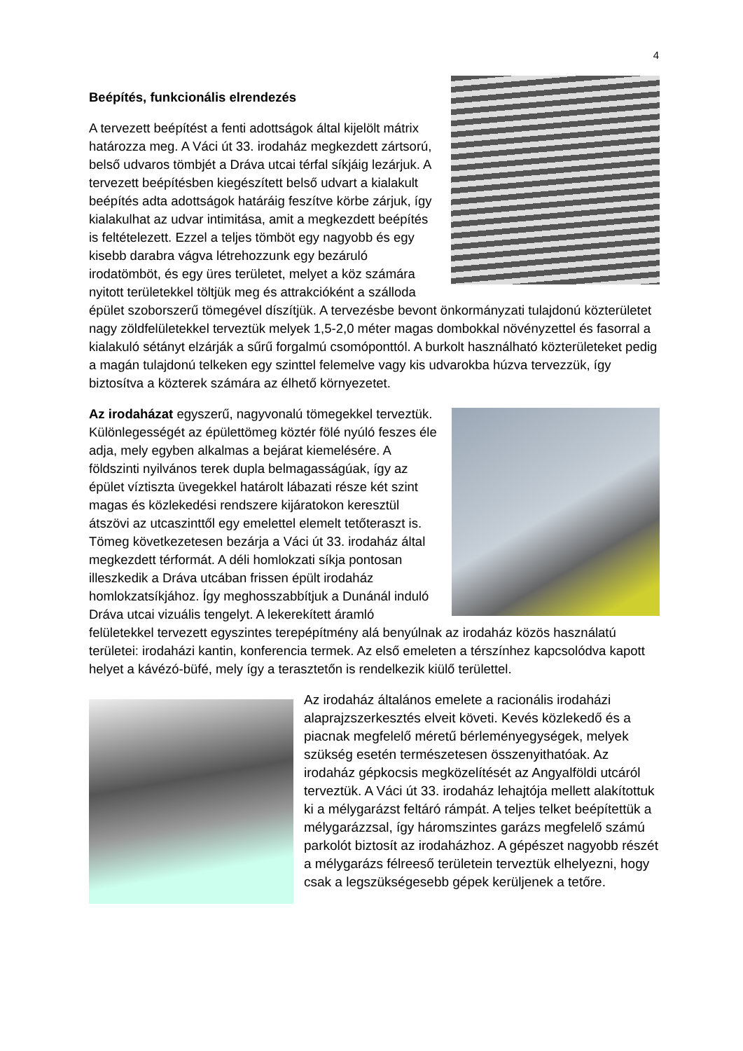4
Beépítés, funkcionális elrendezés
A tervezett beépítést a fenti adottságok által kijelölt mátrix határozza meg. A Váci út 33. irodaház megkezdett zártsorú, belső udvaros tömbjét a Dráva utcai térfal síkjáig lezárjuk. A tervezett beépítésben kiegészített belső udvart a kialakult beépítés adta adottságok határáig feszítve körbe zárjuk, így kialakulhat az udvar intimitása, amit a megkezdett beépítés is feltételezett. Ezzel a teljes tömböt egy nagyobb és egy kisebb darabra vágva létrehozzunk egy bezáruló irodatömböt, és egy üres területet, melyet a köz számára nyitott területekkel töltjük meg és attrakcióként a szálloda épület szoborszerű tömegével díszítjük. A tervezésbe bevont önkormányzati tulajdonú közterületet nagy zöldfelületekkel terveztük melyek 1,5-2,0 méter magas dombokkal növényzettel és fasorral a kialakuló sétányt elzárják a sűrű forgalmú csomóponttól. A burkolt használható közterületeket pedig a magán tulajdonú telkeken egy szinttel felemelve vagy kis udvarokba húzva tervezzük, így biztosítva a közterek számára az élhető környezetet.
Az irodaházat egyszerű, nagyvonalú tömegekkel terveztük. Különlegességét az épülettömeg köztér fölé nyúló feszes éle adja, mely egyben alkalmas a bejárat kiemelésére. A földszinti nyilvános terek dupla belmagasságúak, így az épület víztiszta üvegekkel határolt lábazati része két szint magas és közlekedési rendszere kijáratokon keresztül átszövi az utcaszinttől egy emelettel elemelt tetőteraszt is. Tömeg következetesen bezárja a Váci út 33. irodaház által megkezdett térformát. A déli homlokzati síkja pontosan illeszkedik a Dráva utcában frissen épült irodaház homlokzatsíkjához. Így meghosszabbítjuk a Dunánál induló Dráva utcai vizuális tengelyt. A lekerekített áramló felületekkel tervezett egyszintes terepépítmény alá benyúlnak az irodaház közös használatú területei: irodaházi kantin, konferencia termek. Az első emeleten a térszínhez kapcsolódva kapott helyet a kávézó-büfé, mely így a terasztetőn is rendelkezik kiülő területtel.
Az irodaház általános emelete a racionális irodaházi alaprajzszerkesztés elveit követi. Kevés közlekedő és a piacnak megfelelő méretű bérleményegységek, melyek szükség esetén természetesen összenyithatóak. Az irodaház gépkocsis megközelítését az Angyalföldi utcáról terveztük. A Váci út 33. irodaház lehajtója mellett alakítottuk ki a mélygarázst feltáró rámpát. A teljes telket beépítettük a mélygarázzsal, így háromszintes garázs megfelelő számú parkolót biztosít az irodaházhoz. A gépészet nagyobb részét a mélygarázs félreeső területein terveztük elhelyezni, hogy csak a legszükségesebb gépek kerüljenek a tetőre.